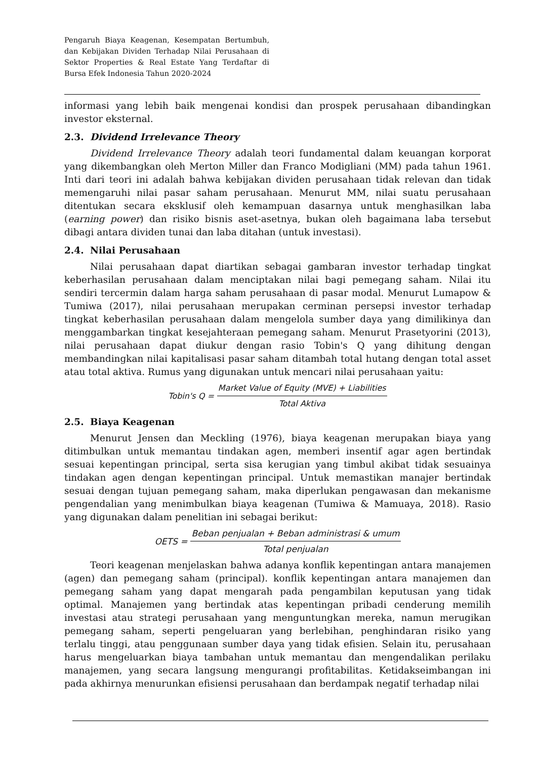Pengaruh Biaya Keagenan, Kesempatan Bertumbuh, dan Kebijakan Dividen Terhadap Nilai Perusahaan di Sektor Properties & Real Estate Yang Terdaftar di Bursa Efek Indonesia Tahun 2020-2024
informasi yang lebih baik mengenai kondisi dan prospek perusahaan dibandingkan investor eksternal.
2.3. Dividend Irrelevance Theory
Dividend Irrelevance Theory adalah teori fundamental dalam keuangan korporat yang dikembangkan oleh Merton Miller dan Franco Modigliani (MM) pada tahun 1961. Inti dari teori ini adalah bahwa kebijakan dividen perusahaan tidak relevan dan tidak memengaruhi nilai pasar saham perusahaan. Menurut MM, nilai suatu perusahaan ditentukan secara eksklusif oleh kemampuan dasarnya untuk menghasilkan laba (earning power) dan risiko bisnis aset-asetnya, bukan oleh bagaimana laba tersebut dibagi antara dividen tunai dan laba ditahan (untuk investasi).
2.4. Nilai Perusahaan
Nilai perusahaan dapat diartikan sebagai gambaran investor terhadap tingkat keberhasilan perusahaan dalam menciptakan nilai bagi pemegang saham. Nilai itu sendiri tercermin dalam harga saham perusahaan di pasar modal. Menurut Lumapow & Tumiwa (2017), nilai perusahaan merupakan cerminan persepsi investor terhadap tingkat keberhasilan perusahaan dalam mengelola sumber daya yang dimilikinya dan menggambarkan tingkat kesejahteraan pemegang saham. Menurut Prasetyorini (2013), nilai perusahaan dapat diukur dengan rasio Tobin's Q yang dihitung dengan membandingkan nilai kapitalisasi pasar saham ditambah total hutang dengan total asset atau total aktiva. Rumus yang digunakan untuk mencari nilai perusahaan yaitu:
Tobin's Q = Market Value of Equity (MVE) + Liabilities Total Aktiva
2.5. Biaya Keagenan
Menurut Jensen dan Meckling (1976), biaya keagenan merupakan biaya yang ditimbulkan untuk memantau tindakan agen, memberi insentif agar agen bertindak sesuai kepentingan principal, serta sisa kerugian yang timbul akibat tidak sesuainya tindakan agen dengan kepentingan principal. Untuk memastikan manajer bertindak sesuai dengan tujuan pemegang saham, maka diperlukan pengawasan dan mekanisme pengendalian yang menimbulkan biaya keagenan (Tumiwa & Mamuaya, 2018). Rasio yang digunakan dalam penelitian ini sebagai berikut:
OETS = Beban penjualan + Beban administrasi & umum Total penjualan
Teori keagenan menjelaskan bahwa adanya konflik kepentingan antara manajemen (agen) dan pemegang saham (principal). konflik kepentingan antara manajemen dan pemegang saham yang dapat mengarah pada pengambilan keputusan yang tidak optimal. Manajemen yang bertindak atas kepentingan pribadi cenderung memilih investasi atau strategi perusahaan yang menguntungkan mereka, namun merugikan pemegang saham, seperti pengeluaran yang berlebihan, penghindaran risiko yang terlalu tinggi, atau penggunaan sumber daya yang tidak efisien. Selain itu, perusahaan harus mengeluarkan biaya tambahan untuk memantau dan mengendalikan perilaku manajemen, yang secara langsung mengurangi profitabilitas. Ketidakseimbangan ini pada akhirnya menurunkan efisiensi perusahaan dan berdampak negatif terhadap nilai